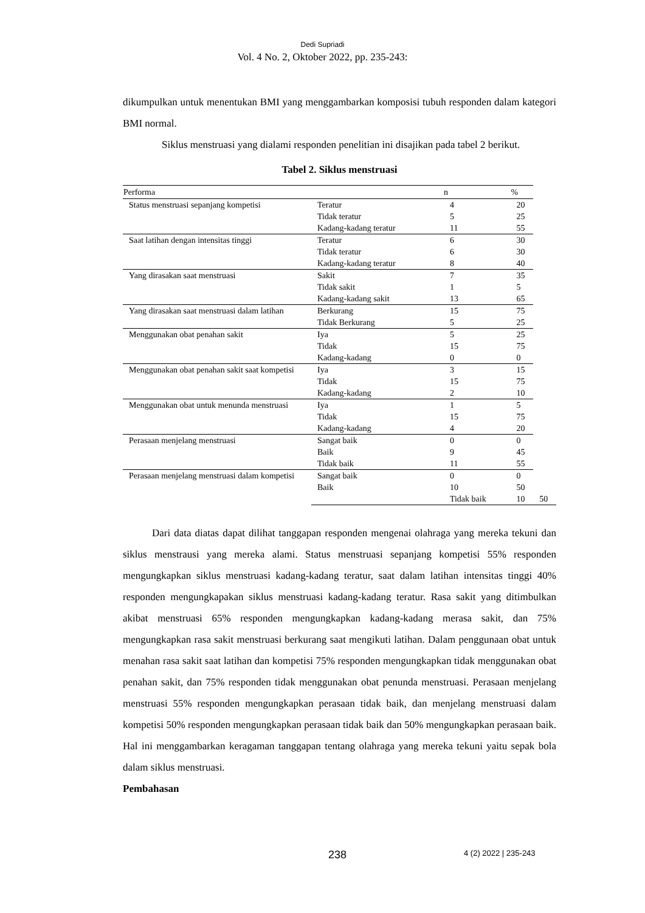Dedi Supriadi
Vol. 4 No. 2, Oktober 2022, pp. 235-243:
dikumpulkan untuk menentukan BMI yang menggambarkan komposisi tubuh responden dalam kategori BMI normal.
Siklus menstruasi yang dialami responden penelitian ini disajikan pada tabel 2 berikut.
Tabel 2. Siklus menstruasi
| Performa | | n | % | |
| --- | --- | --- | --- | --- |
| Status menstruasi sepanjang kompetisi | Teratur | 4 | 20 | |
| | Tidak teratur | 5 | 25 | |
| | Kadang-kadang teratur | 11 | 55 | |
| Saat latihan dengan intensitas tinggi | Teratur | 6 | 30 | |
| | Tidak teratur | 6 | 30 | |
| | Kadang-kadang teratur | 8 | 40 | |
| Yang dirasakan saat menstruasi | Sakit | 7 | 35 | |
| | Tidak sakit | 1 | 5 | |
| | Kadang-kadang sakit | 13 | 65 | |
| Yang dirasakan saat menstruasi dalam latihan | Berkurang | 15 | 75 | |
| | Tidak Berkurang | 5 | 25 | |
| Menggunakan obat penahan sakit | Iya | 5 | 25 | |
| | Tidak | 15 | 75 | |
| | Kadang-kadang | 0 | 0 | |
| Menggunakan obat penahan sakit saat kompetisi | Iya | 3 | 15 | |
| | Tidak | 15 | 75 | |
| | Kadang-kadang | 2 | 10 | |
| Menggunakan obat untuk menunda menstruasi | Iya | 1 | 5 | |
| | Tidak | 15 | 75 | |
| | Kadang-kadang | 4 | 20 | |
| Perasaan menjelang menstruasi | Sangat baik | 0 | 0 | |
| | Baik | 9 | 45 | |
| | Tidak baik | 11 | 55 | |
| Perasaan menjelang menstruasi dalam kompetisi | Sangat baik | 0 | 0 | |
| | Baik | 10 | 50 | |
| | | Tidak baik | 10 | 50 |
Dari data diatas dapat dilihat tanggapan responden mengenai olahraga yang mereka tekuni dan siklus menstrausi yang mereka alami. Status menstruasi sepanjang kompetisi 55% responden mengungkapkan siklus menstruasi kadang-kadang teratur, saat dalam latihan intensitas tinggi 40% responden mengungkapakan siklus menstruasi kadang-kadang teratur. Rasa sakit yang ditimbulkan akibat menstruasi 65% responden mengungkapkan kadang-kadang merasa sakit, dan 75% mengungkapkan rasa sakit menstruasi berkurang saat mengikuti latihan. Dalam penggunaan obat untuk menahan rasa sakit saat latihan dan kompetisi 75% responden mengungkapkan tidak menggunakan obat penahan sakit, dan 75% responden tidak menggunakan obat penunda menstruasi. Perasaan menjelang menstruasi 55% responden mengungkapkan perasaan tidak baik, dan menjelang menstruasi dalam kompetisi 50% responden mengungkapkan perasaan tidak baik dan 50% mengungkapkan perasaan baik. Hal ini menggambarkan keragaman tanggapan tentang olahraga yang mereka tekuni yaitu sepak bola dalam siklus menstruasi.
Pembahasan
238 4 (2) 2022 | 235-243